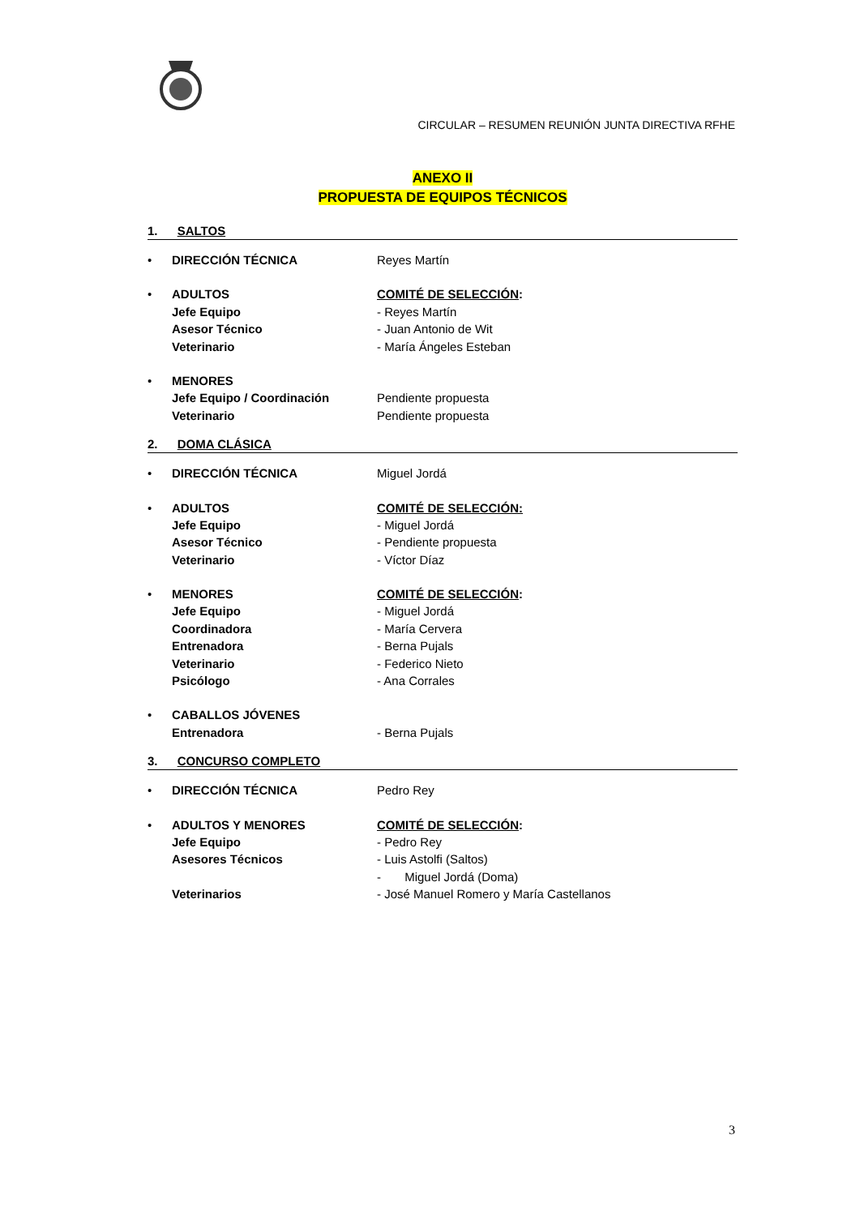CIRCULAR – RESUMEN REUNIÓN JUNTA DIRECTIVA RFHE
ANEXO II
PROPUESTA DE EQUIPOS TÉCNICOS
1. SALTOS
| • | DIRECCIÓN TÉCNICA | Reyes Martín |
| • | ADULTOS | COMITÉ DE SELECCIÓN : |
| | Jefe Equipo | - Reyes Martín |
| | Asesor Técnico | - Juan Antonio de Wit |
| | Veterinario | - María Ángeles Esteban |
| • | MENORES | |
| | Jefe Equipo / Coordinación | Pendiente propuesta |
| | Veterinario | Pendiente propuesta |
2. DOMA CLÁSICA
| • | DIRECCIÓN TÉCNICA | Miguel Jordá |
| • | ADULTOS | COMITÉ DE SELECCIÓN: |
| | Jefe Equipo | - Miguel Jordá |
| | Asesor Técnico | - Pendiente propuesta |
| | Veterinario | - Víctor Díaz |
| • | MENORES | COMITÉ DE SELECCIÓN : |
| | Jefe Equipo | - Miguel Jordá |
| | Coordinadora | - María Cervera |
| | Entrenadora | - Berna Pujals |
| | Veterinario | - Federico Nieto |
| | Psicólogo | - Ana Corrales |
| • | CABALLOS JÓVENES | |
| | Entrenadora | - Berna Pujals |
3. CONCURSO COMPLETO
| • | DIRECCIÓN TÉCNICA | Pedro Rey |
| • | ADULTOS Y MENORES | COMITÉ DE SELECCIÓN : |
| | Jefe Equipo | - Pedro Rey |
| | Asesores Técnicos | - Luis Astolfi (Saltos) |
| | | - Miguel Jordá (Doma) |
| | Veterinarios | - José Manuel Romero y María Castellanos |
3